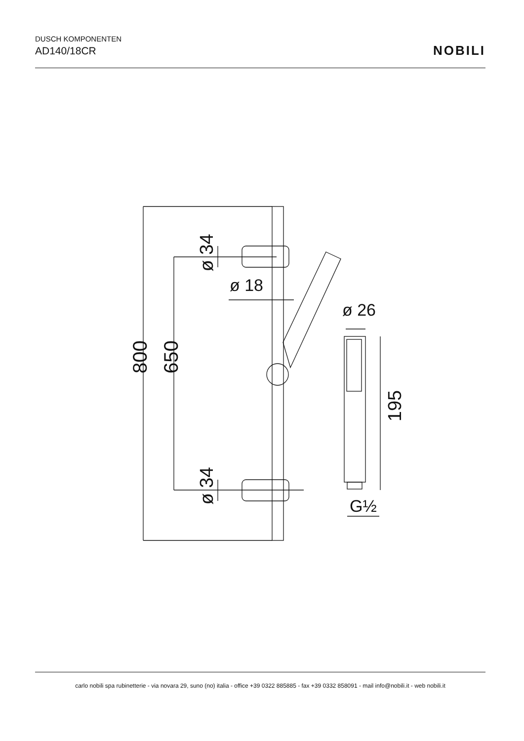DUSCH KOMPONENTEN
AD140/18CR
NOBILI
ø 18
ø 26
800 650
ø 34
ø 34
195
G½
carlo nobili spa rubinetterie - via novara 29, suno (no) italia - office +39 0322 885885 - fax +39 0332 858091 - mail info@nobili.it - web nobili.it